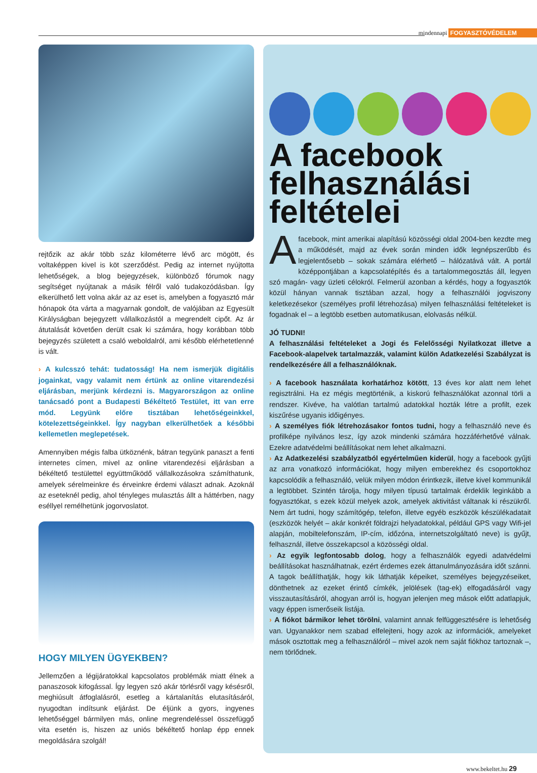mindennapi FOGYASZTÓVÉDELEM
rejtőzik az akár több száz kilométerre lévő arc mögött, és voltaképpen kivel is köt szerződést. Pedig az internet nyújtotta lehetőségek, a blog bejegyzések, különböző fórumok nagy segítséget nyújtanak a másik félről való tudakozódásban. Így elkerülhető lett volna akár az az eset is, amelyben a fogyasztó már hónapok óta várta a magyarnak gondolt, de valójában az Egyesült Királyságban bejegyzett vállalkozástól a megrendelt cipőt. Az ár átutalását követően derült csak ki számára, hogy korábban több bejegyzés született a csaló weboldalról, ami később elérhetetlenné is vált.
› A kulcsszó tehát: tudatosság! Ha nem ismerjük digitális jogainkat, vagy valamit nem értünk az online vitarendezési eljárásban, merjünk kérdezni is. Magyarországon az online tanácsadó pont a Budapesti Békéltető Testület, itt van erre mód. Legyünk előre tisztában lehetőségeinkkel, kötelezettségeinkkel. Így nagyban elkerülhetőek a későbbi kellemetlen meglepetések.
Amennyiben mégis falba ütköznénk, bátran tegyünk panaszt a fenti internetes címen, mivel az online vitarendezési eljárásban a békéltető testülettel együttműködő vállalkozásokra számíthatunk, amelyek sérelmeinkre és érveinkre érdemi választ adnak. Azoknál az eseteknél pedig, ahol tényleges mulasztás állt a háttérben, nagy eséllyel remélhetünk jogorvoslatot.
HOGY MILYEN ÜGYEKBEN?
Jellemzően a légijáratokkal kapcsolatos problémák miatt élnek a panaszosok kifogással. Így legyen szó akár törlésről vagy késésről, meghiúsult átfoglalásról, esetleg a kártalanítás elutasításáról, nyugodtan indítsunk eljárást. De éljünk a gyors, ingyenes lehetőséggel bármilyen más, online megrendeléssel összefüggő vita esetén is, hiszen az uniós békéltető honlap épp ennek megoldására szolgál!
A facebook felhasználási feltételei
A facebook, mint amerikai alapítású közösségi oldal 2004-ben kezdte meg a működését, majd az évek során minden idők legnépszerűbb és legjelentősebb – sokak számára elérhető – hálózatává vált. A portál középpontjában a kapcsolatépítés és a tartalommegosztás áll, legyen szó magán- vagy üzleti célokról. Felmerül azonban a kérdés, hogy a fogyasztók közül hányan vannak tisztában azzal, hogy a felhasználói jogviszony keletkezésekor (személyes profil létrehozása) milyen felhasználási feltételeket is fogadnak el – a legtöbb esetben automatikusan, elolvasás nélkül.
JÓ TUDNI!
A felhasználási feltételeket a Jogi és Felelősségi Nyilatkozat illetve a Facebook-alapelvek tartalmazzák, valamint külön Adatkezelési Szabályzat is rendelkezésére áll a felhasználóknak.
› A facebook használata korhatárhoz kötött, 13 éves kor alatt nem lehet regisztrálni. Ha ez mégis megtörténik, a kiskorú felhasználókat azonnal törli a rendszer. Kivéve, ha valótlan tartalmú adatokkal hozták létre a profilt, ezek kiszűrése ugyanis időigényes.
› A személyes fiók létrehozásakor fontos tudni, hogy a felhasználó neve és profilképe nyilvános lesz, így azok mindenki számára hozzáférhetővé válnak. Ezekre adatvédelmi beállításokat nem lehet alkalmazni.
› Az Adatkezelési szabályzatból egyértelműen kiderül, hogy a facebook gyűjti az arra vonatkozó információkat, hogy milyen emberekhez és csoportokhoz kapcsolódik a felhasználó, velük milyen módon érintkezik, illetve kivel kommunikál a legtöbbet. Szintén tárolja, hogy milyen típusú tartalmak érdeklik leginkább a fogyasztókat, s ezek közül melyek azok, amelyek aktivitást váltanak ki részükről. Nem árt tudni, hogy számítógép, telefon, illetve egyéb eszközök készülékadatait (eszközök helyét – akár konkrét földrajzi helyadatokkal, például GPS vagy Wifi-jel alapján, mobiltelefonszám, IP-cím, időzóna, internetszolgáltató neve) is gyűjt, felhasznál, illetve összekapcsol a közösségi oldal.
› Az egyik legfontosabb dolog, hogy a felhasználók egyedi adatvédelmi beállításokat használhatnak, ezért érdemes ezek áttanulmányozására időt szánni. A tagok beállíthatják, hogy kik láthatják képeiket, személyes bejegyzéseiket, dönthetnek az ezeket érintő címkék, jelölések (tag-ek) elfogadásáról vagy visszautasításáról, ahogyan arról is, hogyan jelenjen meg mások előtt adatlapjuk, vagy éppen ismerőseik listája.
› A fiókot bármikor lehet törölni, valamint annak felfüggesztésére is lehetőség van. Ugyanakkor nem szabad elfelejteni, hogy azok az információk, amelyeket mások osztottak meg a felhasználóról – mivel azok nem saját fiókhoz tartoznak –, nem törlődnek.
www.bekeltet.hu 29